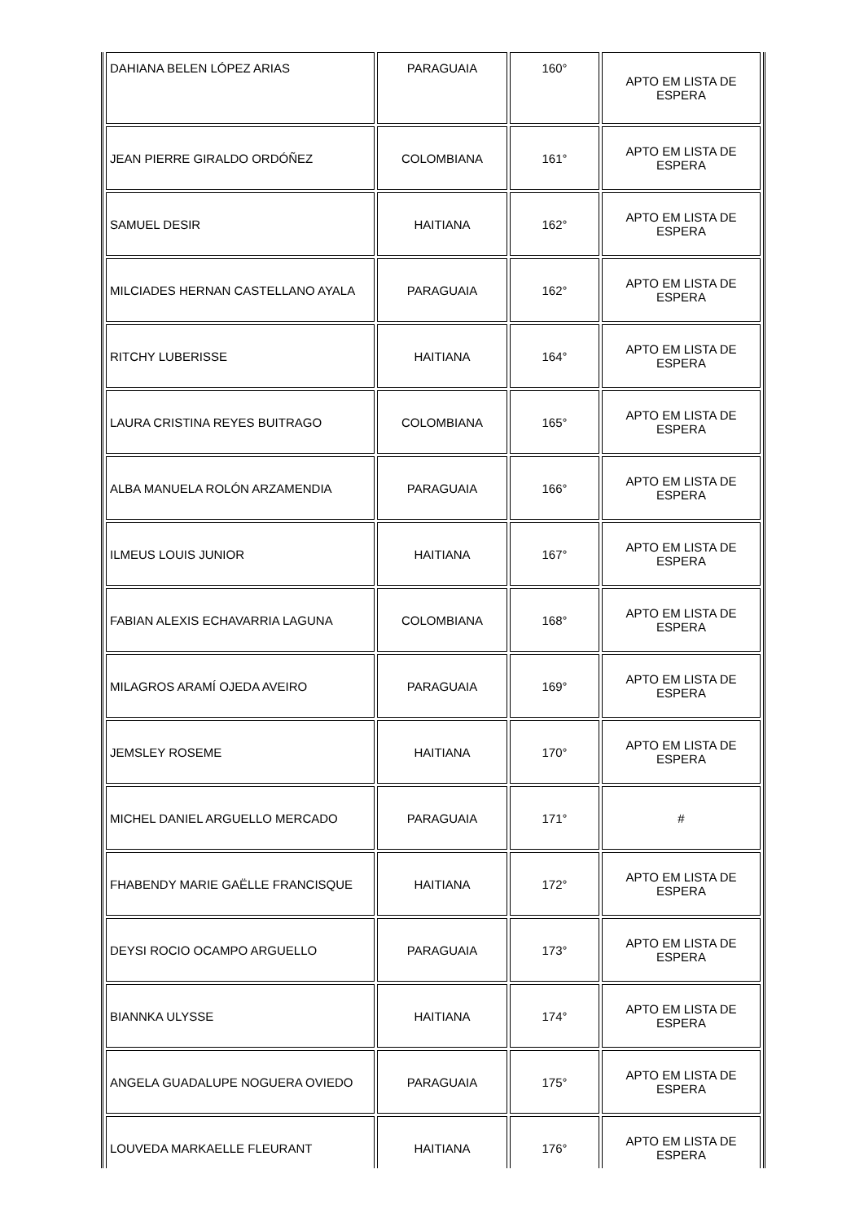| DAHIANA BELEN LÓPEZ ARIAS | PARAGUAIA | 160° | APTO EM LISTA DE ESPERA |
| JEAN PIERRE GIRALDO ORDÓÑEZ | COLOMBIANA | 161° | APTO EM LISTA DE ESPERA |
| SAMUEL DESIR | HAITIANA | 162° | APTO EM LISTA DE ESPERA |
| MILCIADES HERNAN CASTELLANO AYALA | PARAGUAIA | 162° | APTO EM LISTA DE ESPERA |
| RITCHY LUBERISSE | HAITIANA | 164° | APTO EM LISTA DE ESPERA |
| LAURA CRISTINA REYES BUITRAGO | COLOMBIANA | 165° | APTO EM LISTA DE ESPERA |
| ALBA MANUELA ROLÓN ARZAMENDIA | PARAGUAIA | 166° | APTO EM LISTA DE ESPERA |
| ILMEUS LOUIS JUNIOR | HAITIANA | 167° | APTO EM LISTA DE ESPERA |
| FABIAN ALEXIS ECHAVARRIA LAGUNA | COLOMBIANA | 168° | APTO EM LISTA DE ESPERA |
| MILAGROS ARAMÍ OJEDA AVEIRO | PARAGUAIA | 169° | APTO EM LISTA DE ESPERA |
| JEMSLEY ROSEME | HAITIANA | 170° | APTO EM LISTA DE ESPERA |
| MICHEL DANIEL ARGUELLO MERCADO | PARAGUAIA | 171° | # |
| FHABENDY MARIE GAËLLE FRANCISQUE | HAITIANA | 172° | APTO EM LISTA DE ESPERA |
| DEYSI ROCIO OCAMPO ARGUELLO | PARAGUAIA | 173° | APTO EM LISTA DE ESPERA |
| BIANNKA ULYSSE | HAITIANA | 174° | APTO EM LISTA DE ESPERA |
| ANGELA GUADALUPE NOGUERA OVIEDO | PARAGUAIA | 175° | APTO EM LISTA DE ESPERA |
| LOUVEDA MARKAELLE FLEURANT | HAITIANA | 176° | APTO EM LISTA DE ESPERA |